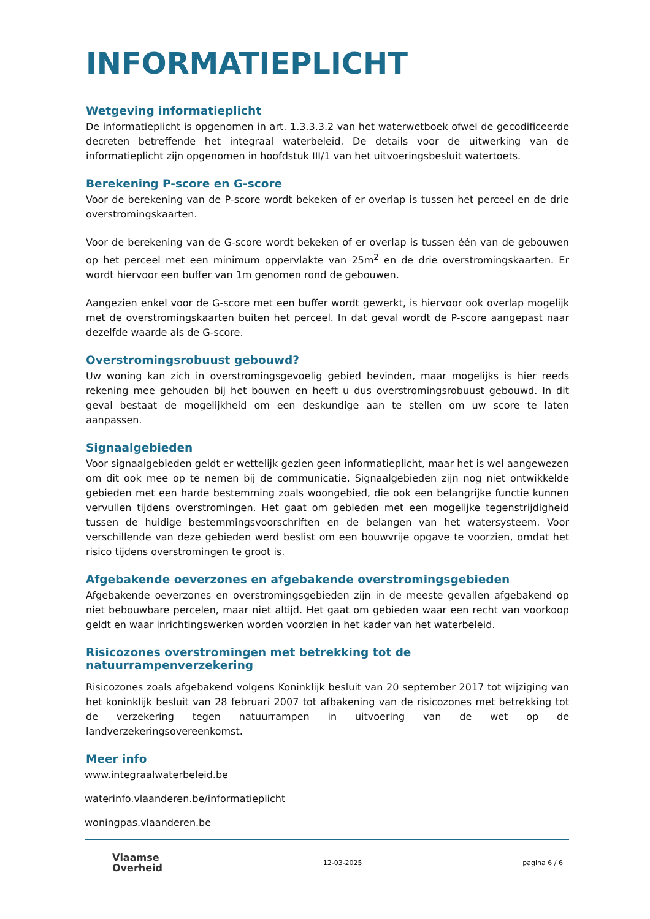INFORMATIEPLICHT
Wetgeving informatieplicht
De informatieplicht is opgenomen in art. 1.3.3.3.2 van het waterwetboek ofwel de gecodificeerde decreten betreffende het integraal waterbeleid. De details voor de uitwerking van de informatieplicht zijn opgenomen in hoofdstuk III/1 van het uitvoeringsbesluit watertoets.
Berekening P-score en G-score
Voor de berekening van de P-score wordt bekeken of er overlap is tussen het perceel en de drie overstromingskaarten.
Voor de berekening van de G-score wordt bekeken of er overlap is tussen één van de gebouwen op het perceel met een minimum oppervlakte van 25m<sup>2</sup> en de drie overstromingskaarten. Er wordt hiervoor een buffer van 1m genomen rond de gebouwen.
Aangezien enkel voor de G-score met een buffer wordt gewerkt, is hiervoor ook overlap mogelijk met de overstromingskaarten buiten het perceel. In dat geval wordt de P-score aangepast naar dezelfde waarde als de G-score.
Overstromingsrobuust gebouwd?
Uw woning kan zich in overstromingsgevoelig gebied bevinden, maar mogelijks is hier reeds rekening mee gehouden bij het bouwen en heeft u dus overstromingsrobuust gebouwd. In dit geval bestaat de mogelijkheid om een deskundige aan te stellen om uw score te laten aanpassen.
Signaalgebieden
Voor signaalgebieden geldt er wettelijk gezien geen informatieplicht, maar het is wel aangewezen om dit ook mee op te nemen bij de communicatie. Signaalgebieden zijn nog niet ontwikkelde gebieden met een harde bestemming zoals woongebied, die ook een belangrijke functie kunnen vervullen tijdens overstromingen. Het gaat om gebieden met een mogelijke tegenstrijdigheid tussen de huidige bestemmingsvoorschriften en de belangen van het watersysteem. Voor verschillende van deze gebieden werd beslist om een bouwvrije opgave te voorzien, omdat het risico tijdens overstromingen te groot is.
Afgebakende oeverzones en afgebakende overstromingsgebieden
Afgebakende oeverzones en overstromingsgebieden zijn in de meeste gevallen afgebakend op niet bebouwbare percelen, maar niet altijd. Het gaat om gebieden waar een recht van voorkoop geldt en waar inrichtingswerken worden voorzien in het kader van het waterbeleid.
Risicozones overstromingen met betrekking tot de natuurrampenverzekering
Risicozones zoals afgebakend volgens Koninklijk besluit van 20 september 2017 tot wijziging van het koninklijk besluit van 28 februari 2007 tot afbakening van de risicozones met betrekking tot de verzekering tegen natuurrampen in uitvoering van de wet op de landverzekeringsovereenkomst.
Meer info
www.integraalwaterbeleid.be
waterinfo.vlaanderen.be/informatieplicht
woningpas.vlaanderen.be
Vlaamse
Overheid
12-03-2025 pagina 6 / 6